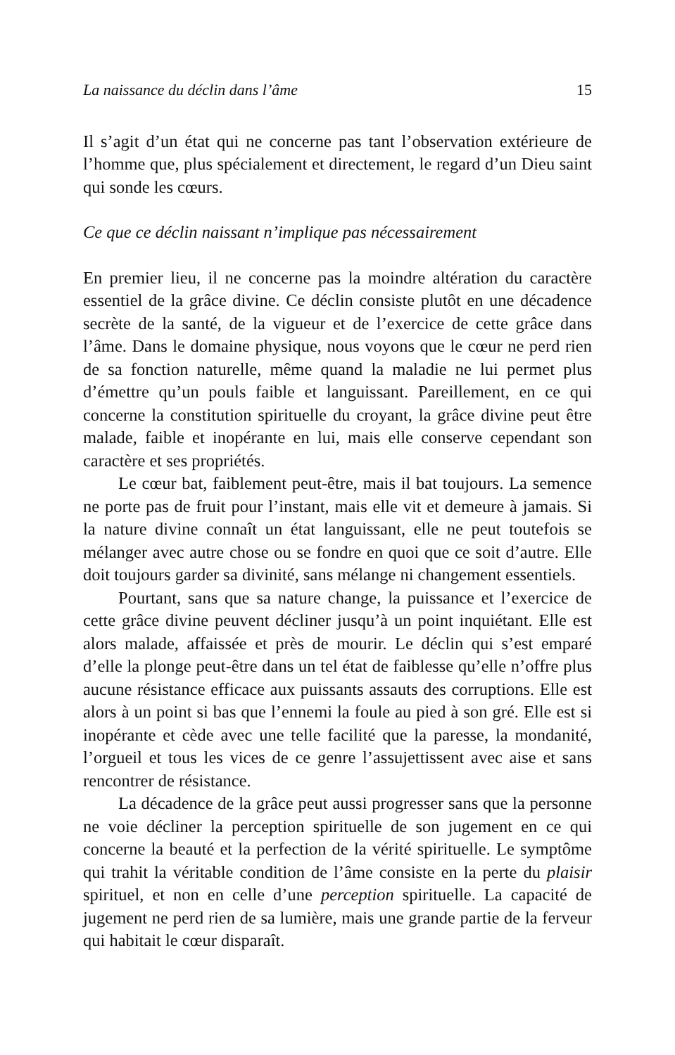La naissance du déclin dans l’âme 15
Il s’agit d’un état qui ne concerne pas tant l’observation extérieure de l’homme que, plus spécialement et directement, le regard d’un Dieu saint qui sonde les cœurs.
Ce que ce déclin naissant n’implique pas nécessairement
En premier lieu, il ne concerne pas la moindre altération du caractère essentiel de la grâce divine. Ce déclin consiste plutôt en une décadence secrète de la santé, de la vigueur et de l’exercice de cette grâce dans l’âme. Dans le domaine physique, nous voyons que le cœur ne perd rien de sa fonction naturelle, même quand la maladie ne lui permet plus d’émettre qu’un pouls faible et languissant. Pareillement, en ce qui concerne la constitution spirituelle du croyant, la grâce divine peut être malade, faible et inopérante en lui, mais elle conserve cependant son caractère et ses propriétés.
Le cœur bat, faiblement peut-être, mais il bat toujours. La semence ne porte pas de fruit pour l’instant, mais elle vit et demeure à jamais. Si la nature divine connaît un état languissant, elle ne peut toutefois se mélanger avec autre chose ou se fondre en quoi que ce soit d’autre. Elle doit toujours garder sa divinité, sans mélange ni changement essentiels.
Pourtant, sans que sa nature change, la puissance et l’exercice de cette grâce divine peuvent décliner jusqu’à un point inquiétant. Elle est alors malade, affaissée et près de mourir. Le déclin qui s’est emparé d’elle la plonge peut-être dans un tel état de faiblesse qu’elle n’offre plus aucune résistance efficace aux puissants assauts des corruptions. Elle est alors à un point si bas que l’ennemi la foule au pied à son gré. Elle est si inopérante et cède avec une telle facilité que la paresse, la mondanité, l’orgueil et tous les vices de ce genre l’assujettissent avec aise et sans rencontrer de résistance.
La décadence de la grâce peut aussi progresser sans que la personne ne voie décliner la perception spirituelle de son jugement en ce qui concerne la beauté et la perfection de la vérité spirituelle. Le symptôme qui trahit la véritable condition de l’âme consiste en la perte du plaisir spirituel, et non en celle d’une perception spirituelle. La capacité de jugement ne perd rien de sa lumière, mais une grande partie de la ferveur qui habitait le cœur disparaît.